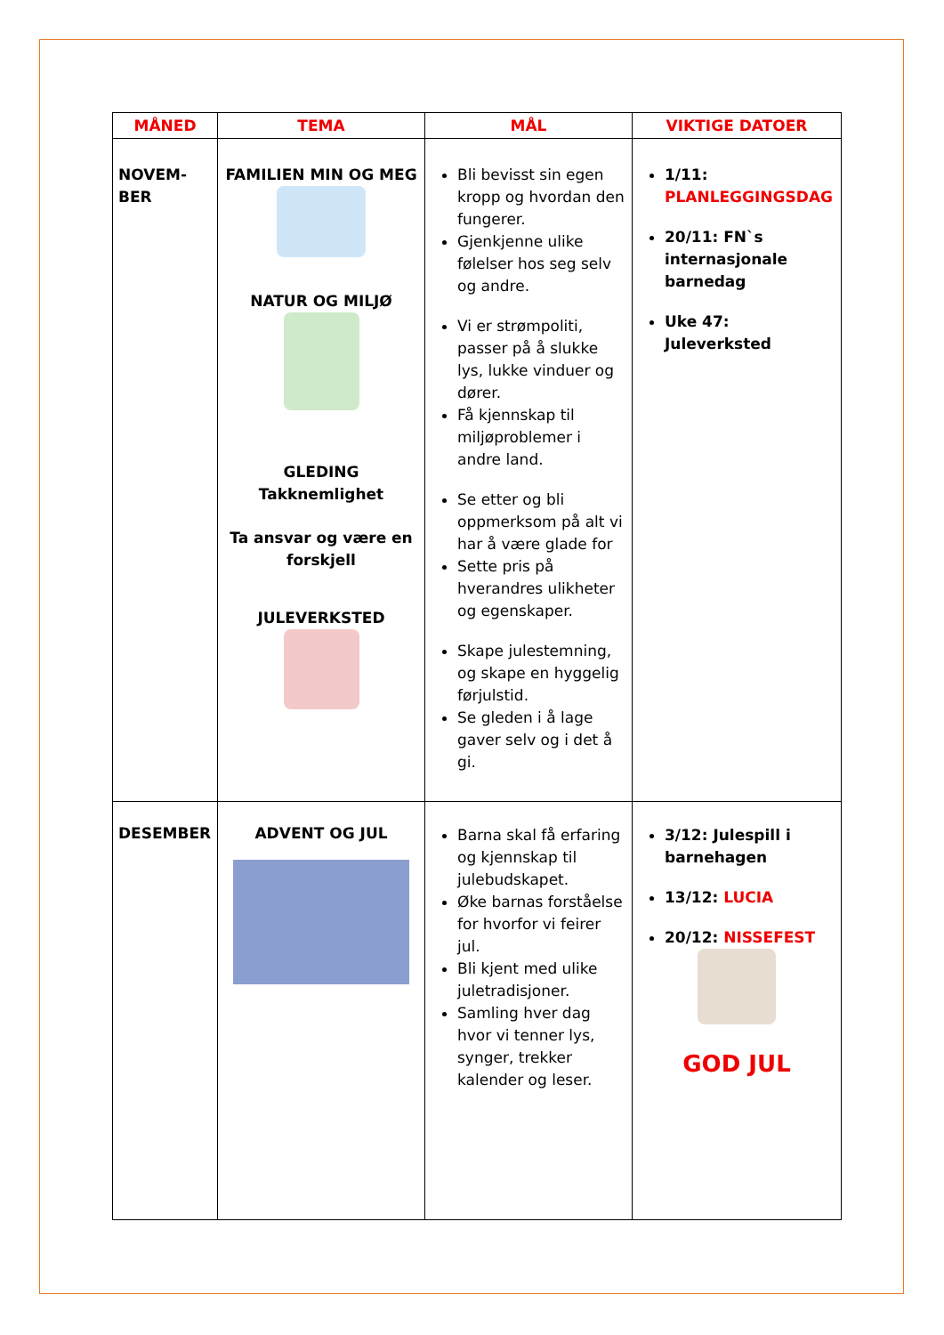| MÅNED | TEMA | MÅL | VIKTIGE DATOER |
| --- | --- | --- | --- |
| NOVEM- BER | FAMILIEN MIN OG MEG NATUR OG MILJØ GLEDING Takknemlighet Ta ansvar og være en forskjell JULEVERKSTED | Bli bevisst sin egen kropp og hvordan den fungerer. Gjenkjenne ulike følelser hos seg selv og andre. Vi er strømpoliti, passer på å slukke lys, lukke vinduer og dører. Få kjennskap til miljøproblemer i andre land. Se etter og bli oppmerksom på alt vi har å være glade for Sette pris på hverandres ulikheter og egenskaper. Skape julestemning, og skape en hyggelig førjulstid. Se gleden i å lage gaver selv og i det å gi. | 1/11: PLANLEGGINGSDAG 20/11: FN`s internasjonale barnedag Uke 47: Juleverksted |
| DESEMBER | ADVENT OG JUL | Barna skal få erfaring og kjennskap til julebudskapet. Øke barnas forståelse for hvorfor vi feirer jul. Bli kjent med ulike juletradisjoner. Samling hver dag hvor vi tenner lys, synger, trekker kalender og leser. | 3/12: Julespill i barnehagen 13/12: LUCIA 20/12: NISSEFEST GOD JUL |